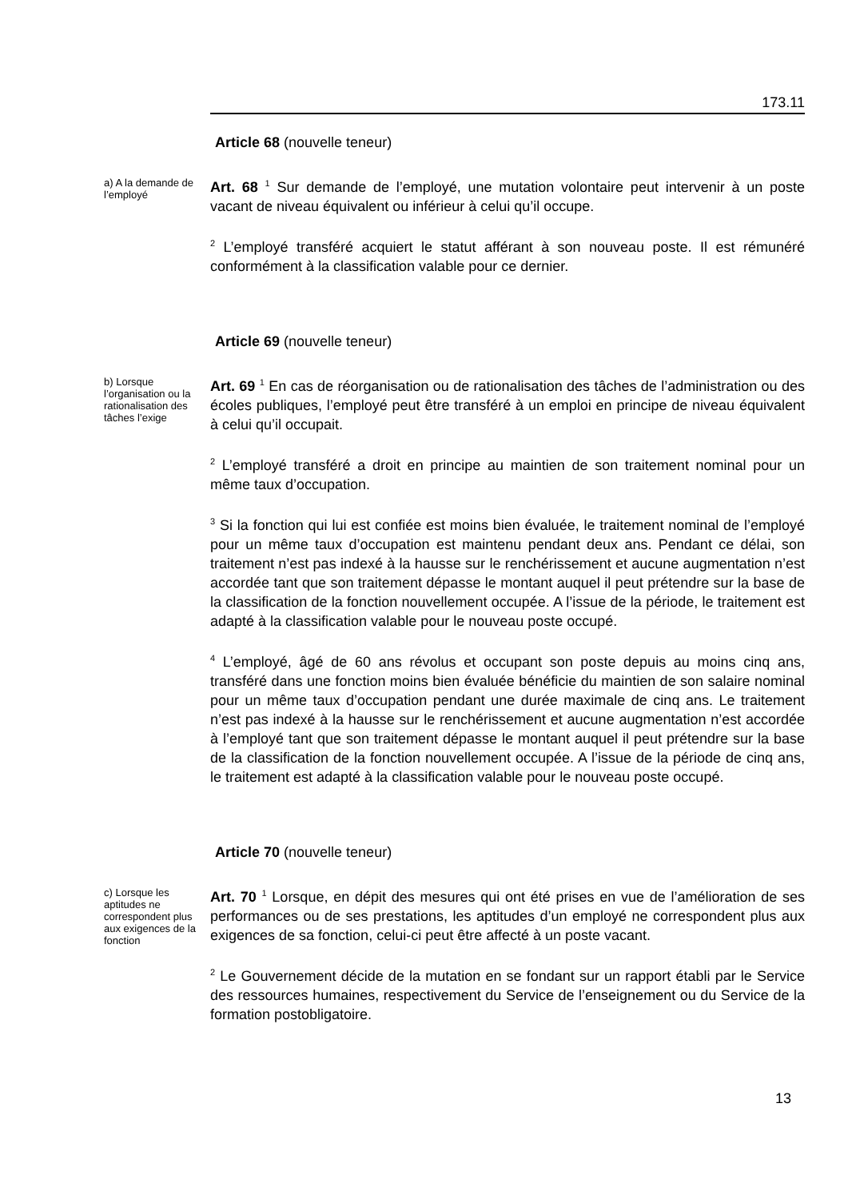173.11
Article 68 (nouvelle teneur)
a) A la demande de l’employé
Art. 68 <sup>1</sup> Sur demande de l’employé, une mutation volontaire peut intervenir à un poste vacant de niveau équivalent ou inférieur à celui qu’il occupe.
<sup>2</sup> L’employé transféré acquiert le statut afférant à son nouveau poste. Il est rémunéré conformément à la classification valable pour ce dernier.
Article 69 (nouvelle teneur)
b) Lorsque l’organisation ou la rationalisation des tâches l’exige
Art. 69 <sup>1</sup> En cas de réorganisation ou de rationalisation des tâches de l’administration ou des écoles publiques, l’employé peut être transféré à un emploi en principe de niveau équivalent à celui qu’il occupait.
<sup>2</sup> L’employé transféré a droit en principe au maintien de son traitement nominal pour un même taux d’occupation.
<sup>3</sup> Si la fonction qui lui est confiée est moins bien évaluée, le traitement nominal de l’employé pour un même taux d’occupation est maintenu pendant deux ans. Pendant ce délai, son traitement n’est pas indexé à la hausse sur le renchérissement et aucune augmentation n’est accordée tant que son traitement dépasse le montant auquel il peut prétendre sur la base de la classification de la fonction nouvellement occupée. A l’issue de la période, le traitement est adapté à la classification valable pour le nouveau poste occupé.
<sup>4</sup> L’employé, âgé de 60 ans révolus et occupant son poste depuis au moins cinq ans, transféré dans une fonction moins bien évaluée bénéficie du maintien de son salaire nominal pour un même taux d’occupation pendant une durée maximale de cinq ans. Le traitement n’est pas indexé à la hausse sur le renchérissement et aucune augmentation n’est accordée à l’employé tant que son traitement dépasse le montant auquel il peut prétendre sur la base de la classification de la fonction nouvellement occupée. A l’issue de la période de cinq ans, le traitement est adapté à la classification valable pour le nouveau poste occupé.
Article 70 (nouvelle teneur)
c) Lorsque les aptitudes ne correspondent plus aux exigences de la fonction
Art. 70 <sup>1</sup> Lorsque, en dépit des mesures qui ont été prises en vue de l’amélioration de ses performances ou de ses prestations, les aptitudes d’un employé ne correspondent plus aux exigences de sa fonction, celui-ci peut être affecté à un poste vacant.
<sup>2</sup> Le Gouvernement décide de la mutation en se fondant sur un rapport établi par le Service des ressources humaines, respectivement du Service de l’enseignement ou du Service de la formation postobligatoire.
13